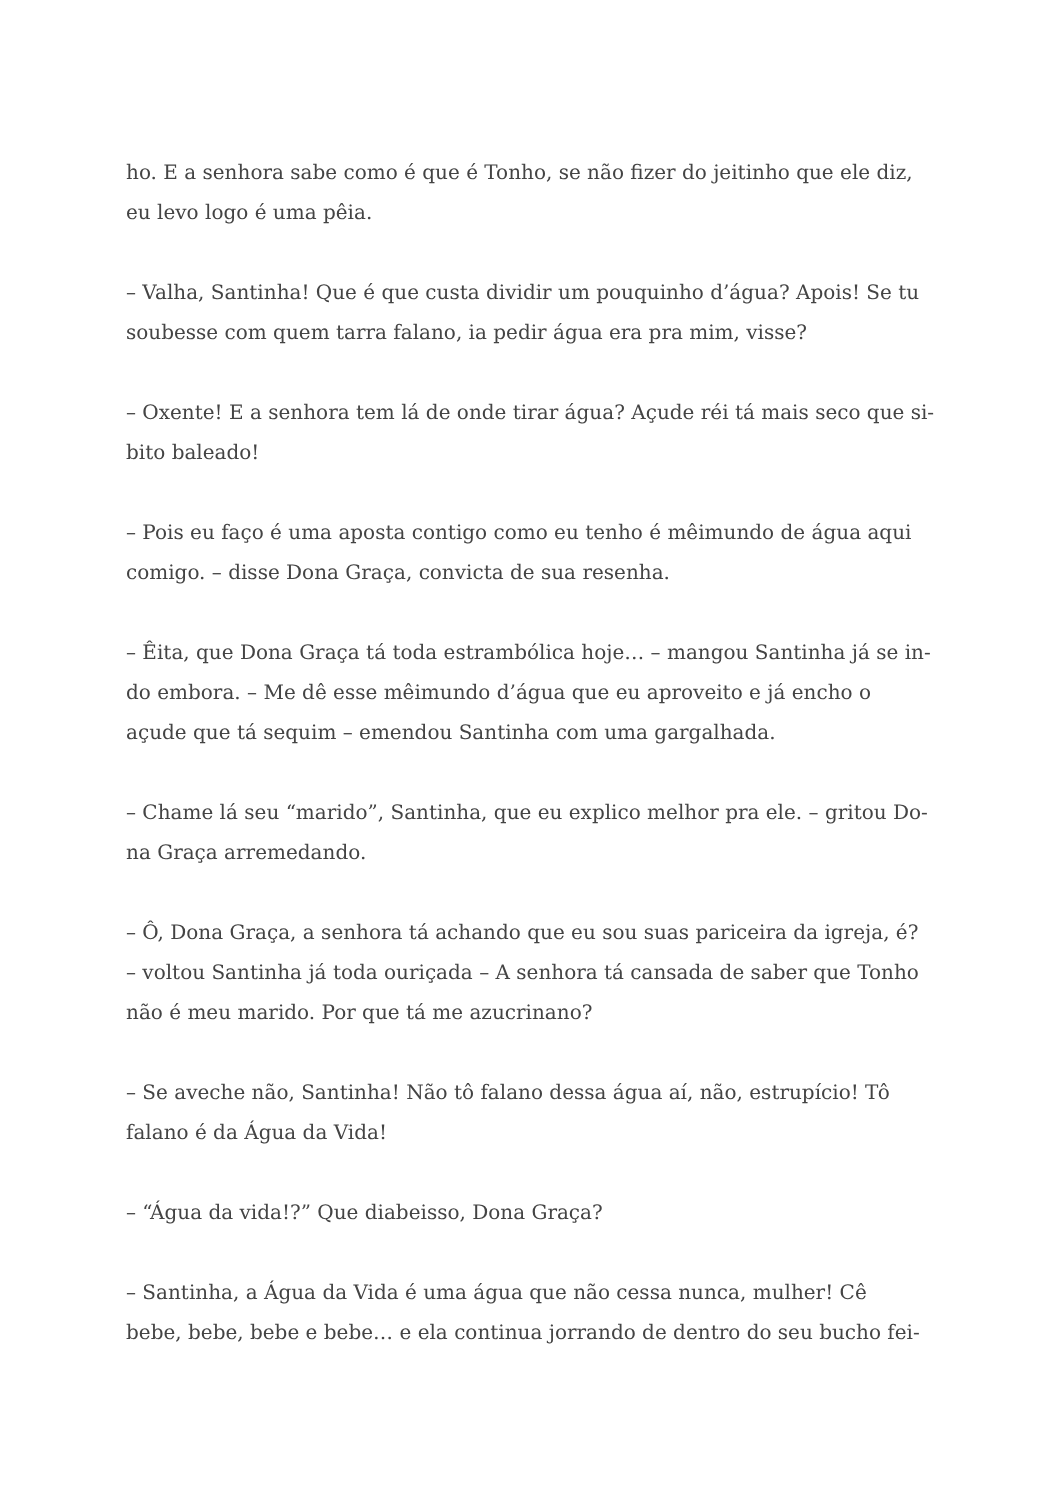ho. E a senhora sabe como é que é Tonho, se não fizer do jeitinho que ele diz,
eu levo logo é uma pêia.
– Valha, Santinha! Que é que custa dividir um pouquinho d’água? Apois! Se tu
soubesse com quem tarra falano, ia pedir água era pra mim, visse?
– Oxente! E a senhora tem lá de onde tirar água? Açude réi tá mais seco que si-
bito baleado!
– Pois eu faço é uma aposta contigo como eu tenho é mêimundo de água aqui
comigo. – disse Dona Graça, convicta de sua resenha.
– Êita, que Dona Graça tá toda estrambólica hoje… – mangou Santinha já se in-
do embora. – Me dê esse mêimundo d’água que eu aproveito e já encho o
açude que tá sequim – emendou Santinha com uma gargalhada.
– Chame lá seu “marido”, Santinha, que eu explico melhor pra ele. – gritou Do-
na Graça arremedando.
– Ô, Dona Graça, a senhora tá achando que eu sou suas pariceira da igreja, é?
– voltou Santinha já toda ouriçada – A senhora tá cansada de saber que Tonho
não é meu marido. Por que tá me azucrinano?
– Se aveche não, Santinha! Não tô falano dessa água aí, não, estrupício! Tô
falano é da Água da Vida!
– “Água da vida!?” Que diabeisso, Dona Graça?
– Santinha, a Água da Vida é uma água que não cessa nunca, mulher! Cê
bebe, bebe, bebe e bebe… e ela continua jorrando de dentro do seu bucho fei-